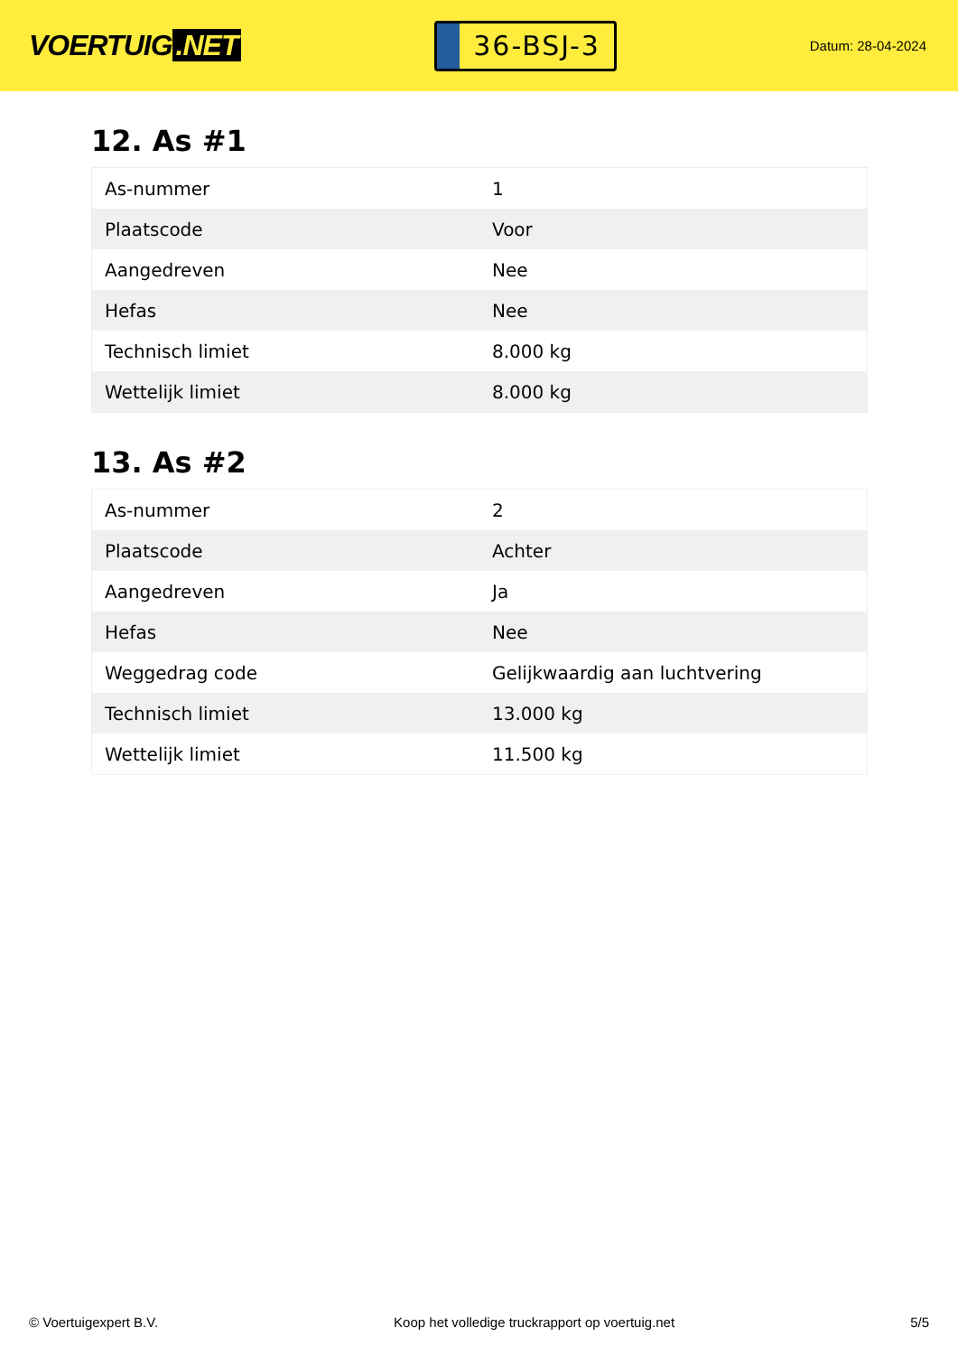VOERTUIG.NET
36-BSJ-3
Datum: 28-04-2024
12. As #1
| As-nummer | 1 |
| Plaatscode | Voor |
| Aangedreven | Nee |
| Hefas | Nee |
| Technisch limiet | 8.000 kg |
| Wettelijk limiet | 8.000 kg |
13. As #2
| As-nummer | 2 |
| Plaatscode | Achter |
| Aangedreven | Ja |
| Hefas | Nee |
| Weggedrag code | Gelijkwaardig aan luchtvering |
| Technisch limiet | 13.000 kg |
| Wettelijk limiet | 11.500 kg |
© Voertuigexpert B.V. Koop het volledige truckrapport op voertuig.net 5/5